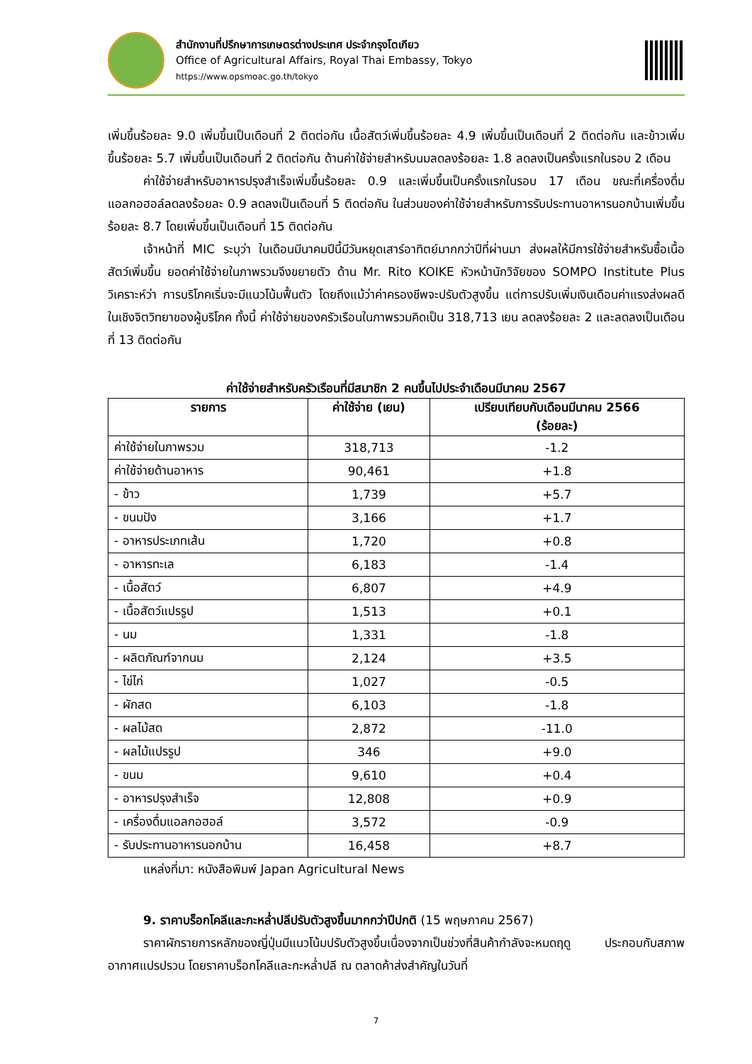สำนักงานที่ปรึกษาการเกษตรต่างประเทศ ประจำกรุงโตเกียว
Office of Agricultural Affairs, Royal Thai Embassy, Tokyo
https://www.opsmoac.go.th/tokyo
เพิ่มขึ้นร้อยละ 9.0 เพิ่มขึ้นเป็นเดือนที่ 2 ติดต่อกัน เนื้อสัตว์เพิ่มขึ้นร้อยละ 4.9 เพิ่มขึ้นเป็นเดือนที่ 2 ติดต่อกัน และข้าวเพิ่มขึ้นร้อยละ 5.7 เพิ่มขึ้นเป็นเดือนที่ 2 ติดต่อกัน ด้านค่าใช้จ่ายสำหรับนมลดลงร้อยละ 1.8 ลดลงเป็นครั้งแรกในรอบ 2 เดือน
ค่าใช้จ่ายสำหรับอาหารปรุงสำเร็จเพิ่มขึ้นร้อยละ 0.9 และเพิ่มขึ้นเป็นครั้งแรกในรอบ 17 เดือน ขณะที่เครื่องดื่มแอลกอฮอล์ลดลงร้อยละ 0.9 ลดลงเป็นเดือนที่ 5 ติดต่อกัน ในส่วนของค่าใช้จ่ายสำหรับการรับประทานอาหารนอกบ้านเพิ่มขึ้นร้อยละ 8.7 โดยเพิ่มขึ้นเป็นเดือนที่ 15 ติดต่อกัน
เจ้าหน้าที่ MIC ระบุว่า ในเดือนมีนาคมปีนี้มีวันหยุดเสาร์อาทิตย์มากกว่าปีที่ผ่านมา ส่งผลให้มีการใช้จ่ายสำหรับซื้อเนื้อสัตว์เพิ่มขึ้น ยอดค่าใช้จ่ายในภาพรวมจึงขยายตัว ด้าน Mr. Rito KOIKE หัวหน้านักวิจัยของ SOMPO Institute Plus วิเคราะห์ว่า การบริโภคเริ่มจะมีแนวโน้มฟื้นตัว โดยถึงแม้ว่าค่าครองชีพจะปรับตัวสูงขึ้น แต่การปรับเพิ่มเงินเดือนค่าแรงส่งผลดีในเชิงจิตวิทยาของผู้บริโภค ทั้งนี้ ค่าใช้จ่ายของครัวเรือนในภาพรวมคิดเป็น 318,713 เยน ลดลงร้อยละ 2 และลดลงเป็นเดือนที่ 13 ติดต่อกัน
ค่าใช้จ่ายสำหรับครัวเรือนที่มีสมาชิก 2 คนขึ้นไปประจำเดือนมีนาคม 2567
| รายการ | ค่าใช้จ่าย (เยน) | เปรียบเทียบกับเดือนมีนาคม 2566 (ร้อยละ) |
| --- | --- | --- |
| ค่าใช้จ่ายในภาพรวม | 318,713 | -1.2 |
| ค่าใช้จ่ายด้านอาหาร | 90,461 | +1.8 |
| - ข้าว | 1,739 | +5.7 |
| - ขนมปัง | 3,166 | +1.7 |
| - อาหารประเภทเส้น | 1,720 | +0.8 |
| - อาหารทะเล | 6,183 | -1.4 |
| - เนื้อสัตว์ | 6,807 | +4.9 |
| - เนื้อสัตว์แปรรูป | 1,513 | +0.1 |
| - นม | 1,331 | -1.8 |
| - ผลิตภัณฑ์จากนม | 2,124 | +3.5 |
| - ไข่ไก่ | 1,027 | -0.5 |
| - ผักสด | 6,103 | -1.8 |
| - ผลไม้สด | 2,872 | -11.0 |
| - ผลไม้แปรรูป | 346 | +9.0 |
| - ขนม | 9,610 | +0.4 |
| - อาหารปรุงสำเร็จ | 12,808 | +0.9 |
| - เครื่องดื่มแอลกอฮอล์ | 3,572 | -0.9 |
| - รับประทานอาหารนอกบ้าน | 16,458 | +8.7 |
แหล่งที่มา: หนังสือพิมพ์ Japan Agricultural News
9. ราคาบร็อกโคลีและกะหล่ำปลีปรับตัวสูงขึ้นมากกว่าปีปกติ (15 พฤษภาคม 2567)
ราคาผักรายการหลักของญี่ปุ่นมีแนวโน้มปรับตัวสูงขึ้นเนื่องจากเป็นช่วงที่สินค้ากำลังจะหมดฤดู ประกอบกับสภาพอากาศแปรปรวน โดยราคาบร็อกโคลีและกะหล่ำปลี ณ ตลาดค้าส่งสำคัญในวันที่
7